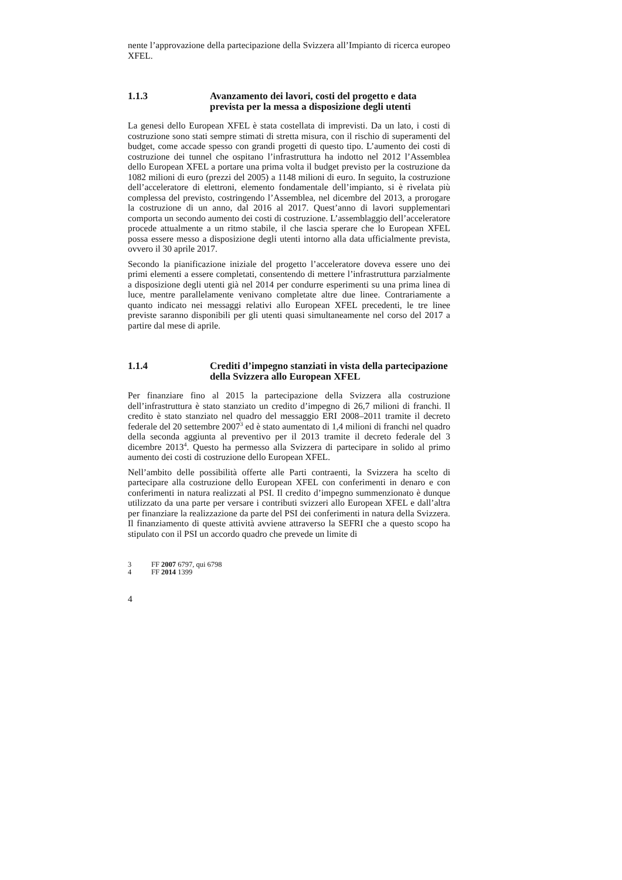nente l’approvazione della partecipazione della Svizzera all’Impianto di ricerca europeo XFEL.
1.1.3 Avanzamento dei lavori, costi del progetto e data prevista per la messa a disposizione degli utenti
La genesi dello European XFEL è stata costellata di imprevisti. Da un lato, i costi di costruzione sono stati sempre stimati di stretta misura, con il rischio di superamenti del budget, come accade spesso con grandi progetti di questo tipo. L’aumento dei costi di costruzione dei tunnel che ospitano l’infrastruttura ha indotto nel 2012 l’Assemblea dello European XFEL a portare una prima volta il budget previsto per la costruzione da 1082 milioni di euro (prezzi del 2005) a 1148 milioni di euro. In seguito, la costruzione dell’acceleratore di elettroni, elemento fondamentale dell’impianto, si è rivelata più complessa del previsto, costringendo l’Assemblea, nel dicembre del 2013, a prorogare la costruzione di un anno, dal 2016 al 2017. Quest’anno di lavori supplementari comporta un secondo aumento dei costi di costruzione. L’assemblaggio dell’acceleratore procede attualmente a un ritmo stabile, il che lascia sperare che lo European XFEL possa essere messo a disposizione degli utenti intorno alla data ufficialmente prevista, ovvero il 30 aprile 2017.
Secondo la pianificazione iniziale del progetto l’acceleratore doveva essere uno dei primi elementi a essere completati, consentendo di mettere l’infrastruttura parzialmente a disposizione degli utenti già nel 2014 per condurre esperimenti su una prima linea di luce, mentre parallelamente venivano completate altre due linee. Contrariamente a quanto indicato nei messaggi relativi allo European XFEL precedenti, le tre linee previste saranno disponibili per gli utenti quasi simultaneamente nel corso del 2017 a partire dal mese di aprile.
1.1.4 Crediti d’impegno stanziati in vista della partecipazione della Svizzera allo European XFEL
Per finanziare fino al 2015 la partecipazione della Svizzera alla costruzione dell’infrastruttura è stato stanziato un credito d’impegno di 26,7 milioni di franchi. Il credito è stato stanziato nel quadro del messaggio ERI 2008–2011 tramite il decreto federale del 20 settembre 2007<sup>3</sup> ed è stato aumentato di 1,4 milioni di franchi nel quadro della seconda aggiunta al preventivo per il 2013 tramite il decreto federale del 3 dicembre 2013<sup>4</sup>. Questo ha permesso alla Svizzera di partecipare in solido al primo aumento dei costi di costruzione dello European XFEL.
Nell’ambito delle possibilità offerte alle Parti contraenti, la Svizzera ha scelto di partecipare alla costruzione dello European XFEL con conferimenti in denaro e con conferimenti in natura realizzati al PSI. Il credito d’impegno summenzionato è dunque utilizzato da una parte per versare i contributi svizzeri allo European XFEL e dall’altra per finanziare la realizzazione da parte del PSI dei conferimenti in natura della Svizzera. Il finanziamento di queste attività avviene attraverso la SEFRI che a questo scopo ha stipulato con il PSI un accordo quadro che prevede un limite di
3 FF 2007 6797, qui 6798
4 FF 2014 1399
4